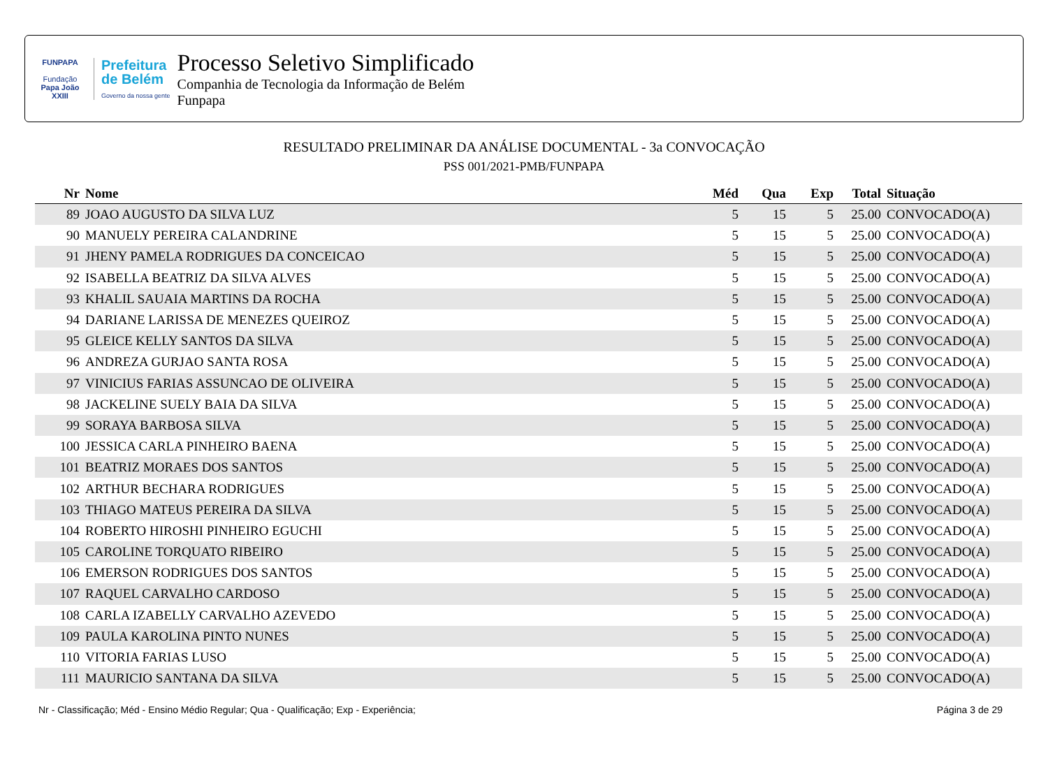FUNPAPA
Fundação
Papa João XXIII
Prefeitura
de Belém
Governo da nossa gente
Processo Seletivo Simplificado
Companhia de Tecnologia da Informação de Belém
Funpapa
RESULTADO PRELIMINAR DA ANÁLISE DOCUMENTAL - 3a CONVOCAÇÃO
PSS 001/2021-PMB/FUNPAPA
| Nr | Nome | Méd | Qua | Exp | Total | Situação |
| --- | --- | --- | --- | --- | --- | --- |
| 89 | JOAO AUGUSTO DA SILVA LUZ | 5 | 15 | 5 | 25.00 | CONVOCADO(A) |
| 90 | MANUELY PEREIRA CALANDRINE | 5 | 15 | 5 | 25.00 | CONVOCADO(A) |
| 91 | JHENY PAMELA RODRIGUES DA CONCEICAO | 5 | 15 | 5 | 25.00 | CONVOCADO(A) |
| 92 | ISABELLA BEATRIZ DA SILVA ALVES | 5 | 15 | 5 | 25.00 | CONVOCADO(A) |
| 93 | KHALIL SAUAIA MARTINS DA ROCHA | 5 | 15 | 5 | 25.00 | CONVOCADO(A) |
| 94 | DARIANE LARISSA DE MENEZES QUEIROZ | 5 | 15 | 5 | 25.00 | CONVOCADO(A) |
| 95 | GLEICE KELLY SANTOS DA SILVA | 5 | 15 | 5 | 25.00 | CONVOCADO(A) |
| 96 | ANDREZA GURJAO SANTA ROSA | 5 | 15 | 5 | 25.00 | CONVOCADO(A) |
| 97 | VINICIUS FARIAS ASSUNCAO DE OLIVEIRA | 5 | 15 | 5 | 25.00 | CONVOCADO(A) |
| 98 | JACKELINE SUELY BAIA DA SILVA | 5 | 15 | 5 | 25.00 | CONVOCADO(A) |
| 99 | SORAYA BARBOSA SILVA | 5 | 15 | 5 | 25.00 | CONVOCADO(A) |
| 100 | JESSICA CARLA PINHEIRO BAENA | 5 | 15 | 5 | 25.00 | CONVOCADO(A) |
| 101 | BEATRIZ MORAES DOS SANTOS | 5 | 15 | 5 | 25.00 | CONVOCADO(A) |
| 102 | ARTHUR BECHARA RODRIGUES | 5 | 15 | 5 | 25.00 | CONVOCADO(A) |
| 103 | THIAGO MATEUS PEREIRA DA SILVA | 5 | 15 | 5 | 25.00 | CONVOCADO(A) |
| 104 | ROBERTO HIROSHI PINHEIRO EGUCHI | 5 | 15 | 5 | 25.00 | CONVOCADO(A) |
| 105 | CAROLINE TORQUATO RIBEIRO | 5 | 15 | 5 | 25.00 | CONVOCADO(A) |
| 106 | EMERSON RODRIGUES DOS SANTOS | 5 | 15 | 5 | 25.00 | CONVOCADO(A) |
| 107 | RAQUEL CARVALHO CARDOSO | 5 | 15 | 5 | 25.00 | CONVOCADO(A) |
| 108 | CARLA IZABELLY CARVALHO AZEVEDO | 5 | 15 | 5 | 25.00 | CONVOCADO(A) |
| 109 | PAULA KAROLINA PINTO NUNES | 5 | 15 | 5 | 25.00 | CONVOCADO(A) |
| 110 | VITORIA FARIAS LUSO | 5 | 15 | 5 | 25.00 | CONVOCADO(A) |
| 111 | MAURICIO SANTANA DA SILVA | 5 | 15 | 5 | 25.00 | CONVOCADO(A) |
Nr - Classificação; Méd - Ensino Médio Regular; Qua - Qualificação; Exp - Experiência; Página 3 de 29